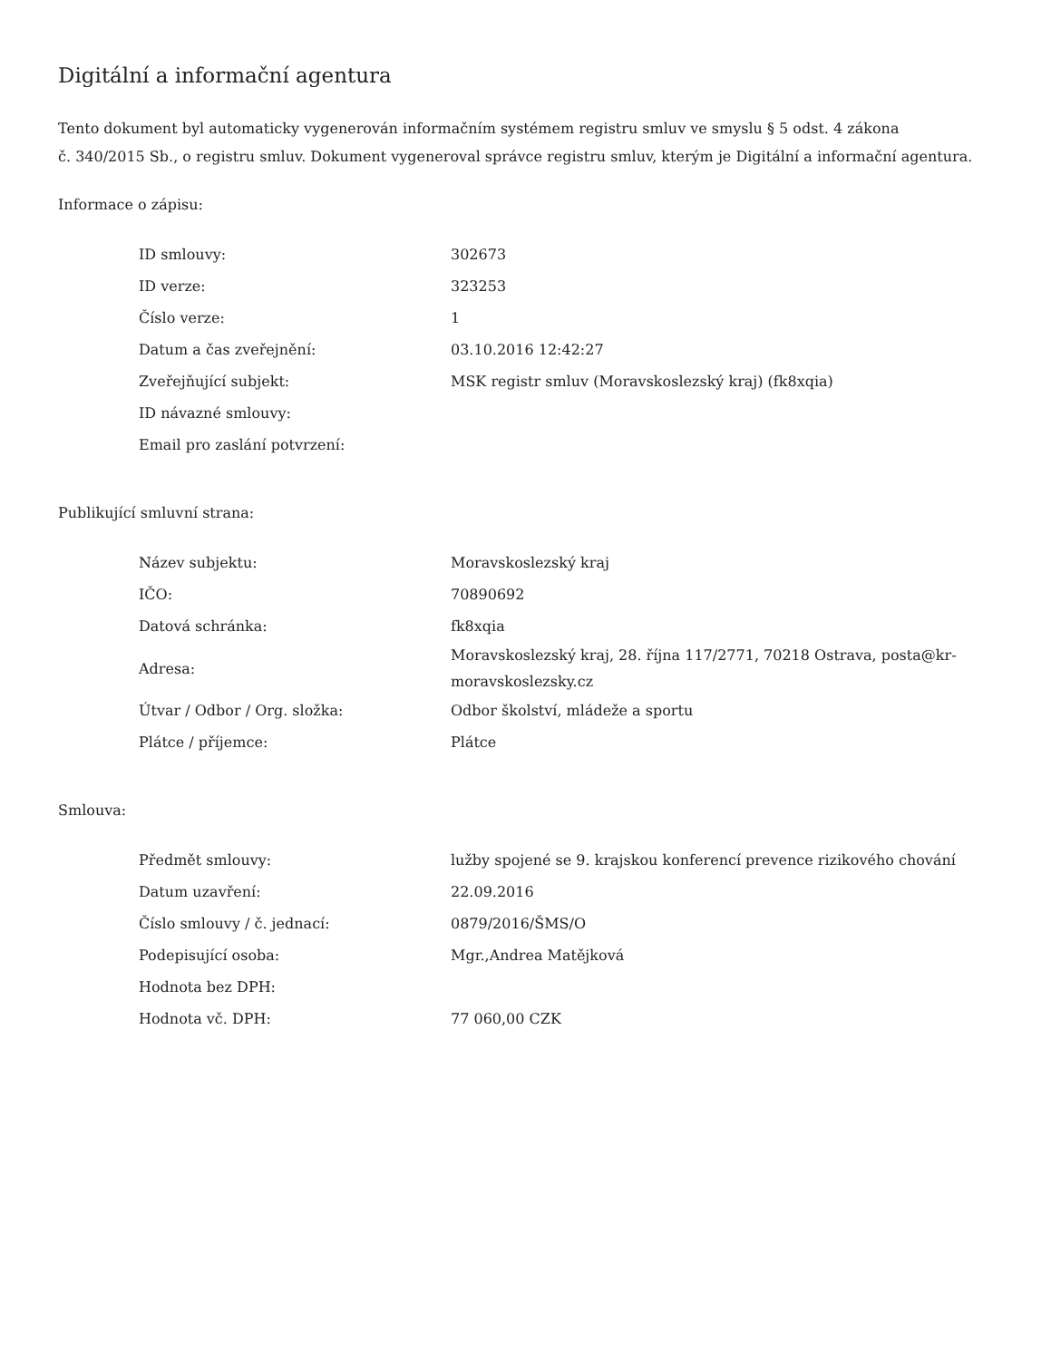Digitální a informační agentura
Tento dokument byl automaticky vygenerován informačním systémem registru smluv ve smyslu § 5 odst. 4 zákona
č. 340/2015 Sb., o registru smluv. Dokument vygeneroval správce registru smluv, kterým je Digitální a informační agentura.
Informace o zápisu:
| ID smlouvy: | 302673 |
| ID verze: | 323253 |
| Číslo verze: | 1 |
| Datum a čas zveřejnění: | 03.10.2016 12:42:27 |
| Zveřejňující subjekt: | MSK registr smluv (Moravskoslezský kraj) (fk8xqia) |
| ID návazné smlouvy: | |
| Email pro zaslání potvrzení: | |
Publikující smluvní strana:
| Název subjektu: | Moravskoslezský kraj |
| IČO: | 70890692 |
| Datová schránka: | fk8xqia |
| Adresa: | Moravskoslezský kraj, 28. října 117/2771, 70218 Ostrava, posta@kr-moravskoslezsky.cz |
| Útvar / Odbor / Org. složka: | Odbor školství, mládeže a sportu |
| Plátce / příjemce: | Plátce |
Smlouva:
| Předmět smlouvy: | lužby spojené se 9. krajskou konferencí prevence rizikového chování |
| Datum uzavření: | 22.09.2016 |
| Číslo smlouvy / č. jednací: | 0879/2016/ŠMS/O |
| Podepisující osoba: | Mgr.,Andrea Matějková |
| Hodnota bez DPH: | |
| Hodnota vč. DPH: | 77 060,00 CZK |